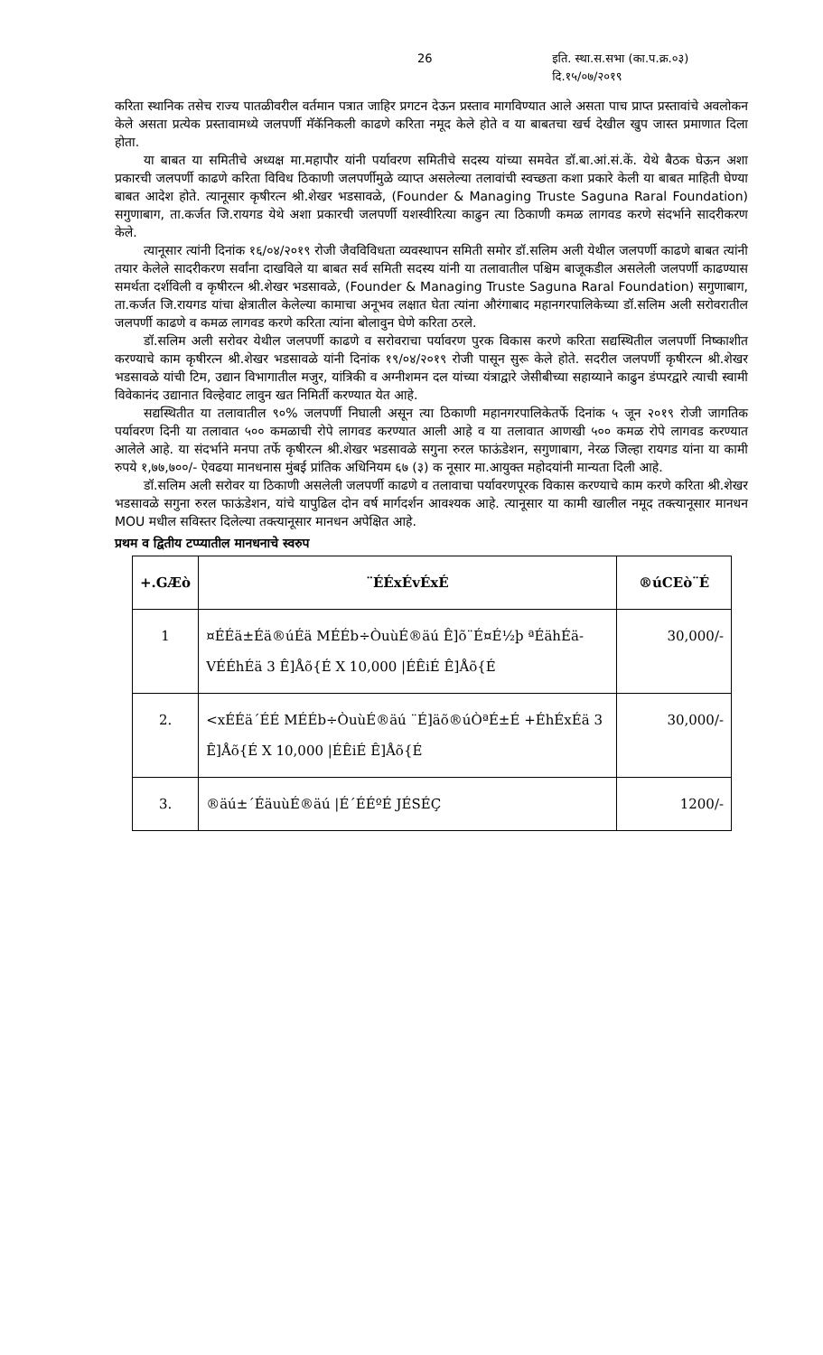26 इति. स्था.स.सभा (का.प.क्र.०३) दि.१५/०७/२०१९
करिता स्थानिक तसेच राज्य पातळीवरील वर्तमान पत्रात जाहिर प्रगटन देऊन प्रस्ताव मागविण्यात आले असता पाच प्राप्त प्रस्तावांचे अवलोकन केले असता प्रत्येक प्रस्तावामध्ये जलपर्णी मॅकॅनिकली काढणे करिता नमूद केले होते व या बाबतचा खर्च देखील खुप जास्त प्रमाणात दिला होता.
या बाबत या समितीचे अध्यक्ष मा.महापौर यांनी पर्यावरण समितीचे सदस्य यांच्या समवेत डॉ.बा.आं.सं.कें. येथे बैठक घेऊन अशा प्रकारची जलपर्णी काढणे करिता विविध ठिकाणी जलपर्णीमुळे व्याप्त असलेल्या तलावांची स्वच्छता कशा प्रकारे केली या बाबत माहिती घेण्या बाबत आदेश होते. त्यानूसार कृषीरत्न श्री.शेखर भडसावळे, (Founder & Managing Truste Saguna Raral Foundation) सगुणाबाग, ता.कर्जत जि.रायगड येथे अशा प्रकारची जलपर्णी यशस्वीरित्या काढुन त्या ठिकाणी कमळ लागवड करणे संदर्भाने सादरीकरण केले.
त्यानूसार त्यांनी दिनांक १६/०४/२०१९ रोजी जैवविविधता व्यवस्थापन समिती समोर डॉ.सलिम अली येथील जलपर्णी काढणे बाबत त्यांनी तयार केलेले सादरीकरण सर्वांना दाखविले या बाबत सर्व समिती सदस्य यांनी या तलावातील पश्चिम बाजूकडील असलेली जलपर्णी काढण्यास समर्थता दर्शविली व कृषीरत्न श्री.शेखर भडसावळे, (Founder & Managing Truste Saguna Raral Foundation) सगुणाबाग, ता.कर्जत जि.रायगड यांचा क्षेत्रातील केलेल्या कामाचा अनूभव लक्षात घेता त्यांना औरंगाबाद महानगरपालिकेच्या डॉ.सलिम अली सरोवरातील जलपर्णी काढणे व कमळ लागवड करणे करिता त्यांना बोलावुन घेणे करिता ठरले.
डॉ.सलिम अली सरोवर येथील जलपर्णी काढणे व सरोवराचा पर्यावरण पुरक विकास करणे करिता सद्यस्थितील जलपर्णी निष्काशीत करण्याचे काम कृषीरत्न श्री.शेखर भडसावळे यांनी दिनांक १९/०४/२०१९ रोजी पासून सुरू केले होते. सदरील जलपर्णी कृषीरत्न श्री.शेखर भडसावळे यांची टिम, उद्यान विभागातील मजुर, यांत्रिकी व अग्नीशमन दल यांच्या यंत्राद्वारे जेसीबीच्या सहाय्याने काढुन डंप्परद्वारे त्याची स्वामी विवेकानंद उद्यानात विल्हेवाट लावुन खत निमिर्ती करण्यात येत आहे.
सद्यस्थितीत या तलावातील ९०% जलपर्णी निघाली असून त्या ठिकाणी महानगरपालिकेतर्फे दिनांक ५ जून २०१९ रोजी जागतिक पर्यावरण दिनी या तलावात ५०० कमळाची रोपे लागवड करण्यात आली आहे व या तलावात आणखी ५०० कमळ रोपे लागवड करण्यात आलेले आहे. या संदर्भाने मनपा तर्फे कृषीरत्न श्री.शेखर भडसावळे सगुना रुरल फाऊंडेशन, सगुणाबाग, नेरळ जिल्हा रायगड यांना या कामी रुपये १,७७,७००/- ऐवढया मानधनास मुंबई प्रांतिक अधिनियम ६७ (३) क नूसार मा.आयुक्त महोदयांनी मान्यता दिली आहे.
डॉ.सलिम अली सरोवर या ठिकाणी असलेली जलपर्णी काढणे व तलावाचा पर्यावरणपूरक विकास करण्याचे काम करणे करिता श्री.शेखर भडसावळे सगुना रुरल फाऊंडेशन, यांचे यापुढिल दोन वर्ष मार्गदर्शन आवश्यक आहे. त्यानूसार या कामी खालील नमूद तक्त्यानूसार मानधन MOU मधील सविस्तर दिलेल्या तक्त्यानूसार मानधन अपेक्षित आहे.
प्रथम व द्वितीय टप्प्यातील मानधनाचे स्वरुप
| +.GÆò | ¨ÉÉxÉvÉxÉ | ®úCEò¨É |
| --- | --- | --- |
| 1 | ¤ÉÉä±Éä®úÉä MÉÉb÷ÒuùÉ®äú Ê]õ¨É¤É½þ ªÉähÉä-VÉÉhÉä 3 Ê]Åõ{É X 10,000 /ÉÊiÉ Ê]Åõ{É | 30,000/- |
| 2. | <xÉÉä´ÉÉ MÉÉb÷ÒuùÉ®äú ¨É]äõ®úÒªÉ±É +ÉhÉxÉä 3 Ê]Åõ{É X 10,000 /ÉÊiÉ Ê]Åõ{É | 30,000/- |
| 3. | ®äú±´ÉäuùÉ®äú /É´ÉÉºÉ JÉSÉÇ | 1200/- |